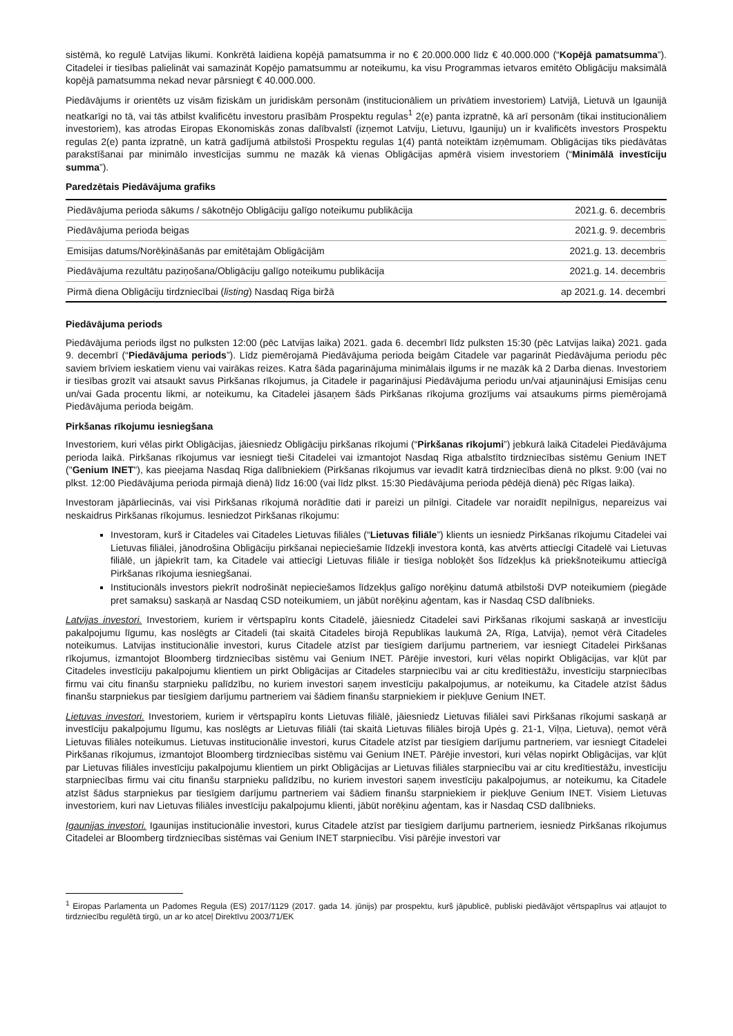sistēmā, ko regulē Latvijas likumi. Konkrētā laidiena kopējā pamatsumma ir no € 20.000.000 līdz € 40.000.000 (“Kopējā pamatsumma”). Citadelei ir tiesības palielināt vai samazināt Kopējo pamatsummu ar noteikumu, ka visu Programmas ietvaros emitēto Obligāciju maksimālā kopējā pamatsumma nekad nevar pārsniegt € 40.000.000.
Piedāvājums ir orientēts uz visām fiziskām un juridiskām personām (institucionāliem un privātiem investoriem) Latvijā, Lietuvā un Igaunijā neatkarīgi no tā, vai tās atbilst kvalificētu investoru prasībām Prospektu regulas<sup>1</sup> 2(e) panta izpratnē, kā arī personām (tikai institucionāliem investoriem), kas atrodas Eiropas Ekonomiskās zonas dalībvalstī (izņemot Latviju, Lietuvu, Igauniju) un ir kvalificēts investors Prospektu regulas 2(e) panta izpratnē, un katrā gadījumā atbilstoši Prospektu regulas 1(4) pantā noteiktām izņēmumam. Obligācijas tiks piedāvātas parakstīšanai par minimālo investīcijas summu ne mazāk kā vienas Obligācijas apmērā visiem investoriem (“Minimālā investīciju summa”).
Paredzētais Piedāvājuma grafiks
| Piedāvājuma perioda sākums / sākotnējo Obligāciju galīgo noteikumu publikācija | 2021.g. 6. decembris |
| Piedāvājuma perioda beigas | 2021.g. 9. decembris |
| Emisijas datums/Norēķināšanās par emitētajām Obligācijām | 2021.g. 13. decembris |
| Piedāvājuma rezultātu paziņošana/Obligāciju galīgo noteikumu publikācija | 2021.g. 14. decembris |
| Pirmā diena Obligāciju tirdzniecībai ( listing ) Nasdaq Riga biržā | ap 2021.g. 14. decembri |
Piedāvājuma periods
Piedāvājuma periods ilgst no pulksten 12:00 (pēc Latvijas laika) 2021. gada 6. decembrī līdz pulksten 15:30 (pēc Latvijas laika) 2021. gada 9. decembrī (“Piedāvājuma periods”). Līdz piemērojamā Piedāvājuma perioda beigām Citadele var pagarināt Piedāvājuma periodu pēc saviem brīviem ieskatiem vienu vai vairākas reizes. Katra šāda pagarinājuma minimālais ilgums ir ne mazāk kā 2 Darba dienas. Investoriem ir tiesības grozīt vai atsaukt savus Pirkšanas rīkojumus, ja Citadele ir pagarinājusi Piedāvājuma periodu un/vai atjauninājusi Emisijas cenu un/vai Gada procentu likmi, ar noteikumu, ka Citadelei jāsaņem šāds Pirkšanas rīkojuma grozījums vai atsaukums pirms piemērojamā Piedāvājuma perioda beigām.
Pirkšanas rīkojumu iesniegšana
Investoriem, kuri vēlas pirkt Obligācijas, jāiesniedz Obligāciju pirkšanas rīkojumi (“Pirkšanas rīkojumi”) jebkurā laikā Citadelei Piedāvājuma perioda laikā. Pirkšanas rīkojumus var iesniegt tieši Citadelei vai izmantojot Nasdaq Riga atbalstīto tirdzniecības sistēmu Genium INET ("Genium INET"), kas pieejama Nasdaq Riga dalībniekiem (Pirkšanas rīkojumus var ievadīt katrā tirdzniecības dienā no plkst. 9:00 (vai no plkst. 12:00 Piedāvājuma perioda pirmajā dienā) līdz 16:00 (vai līdz plkst. 15:30 Piedāvājuma perioda pēdējā dienā) pēc Rīgas laika).
Investoram jāpārliecinās, vai visi Pirkšanas rīkojumā norādītie dati ir pareizi un pilnīgi. Citadele var noraidīt nepilnīgus, nepareizus vai neskaidrus Pirkšanas rīkojumus. Iesniedzot Pirkšanas rīkojumu:
Investoram, kurš ir Citadeles vai Citadeles Lietuvas filiāles (“Lietuvas filiāle”) klients un iesniedz Pirkšanas rīkojumu Citadelei vai Lietuvas filiālei, jānodrošina Obligāciju pirkšanai nepieciešamie līdzekļi investora kontā, kas atvērts attiecīgi Citadelē vai Lietuvas filiālē, un jāpiekrīt tam, ka Citadele vai attiecīgi Lietuvas filiāle ir tiesīga nobloķēt šos līdzekļus kā priekšnoteikumu attiecīgā Pirkšanas rīkojuma iesniegšanai.
Institucionāls investors piekrīt nodrošināt nepieciešamos līdzekļus galīgo norēķinu datumā atbilstoši DVP noteikumiem (piegāde pret samaksu) saskaņā ar Nasdaq CSD noteikumiem, un jābūt norēķinu aģentam, kas ir Nasdaq CSD dalībnieks.
Latvijas investori. Investoriem, kuriem ir vērtspapīru konts Citadelē, jāiesniedz Citadelei savi Pirkšanas rīkojumi saskaņā ar investīciju pakalpojumu līgumu, kas noslēgts ar Citadeli (tai skaitā Citadeles birojā Republikas laukumā 2A, Rīga, Latvija), ņemot vērā Citadeles noteikumus. Latvijas institucionālie investori, kurus Citadele atzīst par tiesīgiem darījumu partneriem, var iesniegt Citadelei Pirkšanas rīkojumus, izmantojot Bloomberg tirdzniecības sistēmu vai Genium INET. Pārējie investori, kuri vēlas nopirkt Obligācijas, var kļūt par Citadeles investīciju pakalpojumu klientiem un pirkt Obligācijas ar Citadeles starpniecību vai ar citu kredītiestāžu, investīciju starpniecības firmu vai citu finanšu starpnieku palīdzību, no kuriem investori saņem investīciju pakalpojumus, ar noteikumu, ka Citadele atzīst šādus finanšu starpniekus par tiesīgiem darījumu partneriem vai šādiem finanšu starpniekiem ir piekļuve Genium INET.
Lietuvas investori. Investoriem, kuriem ir vērtspapīru konts Lietuvas filiālē, jāiesniedz Lietuvas filiālei savi Pirkšanas rīkojumi saskaņā ar investīciju pakalpojumu līgumu, kas noslēgts ar Lietuvas filiāli (tai skaitā Lietuvas filiāles birojā Upės g. 21-1, Viļņa, Lietuva), ņemot vērā Lietuvas filiāles noteikumus. Lietuvas institucionālie investori, kurus Citadele atzīst par tiesīgiem darījumu partneriem, var iesniegt Citadelei Pirkšanas rīkojumus, izmantojot Bloomberg tirdzniecības sistēmu vai Genium INET. Pārējie investori, kuri vēlas nopirkt Obligācijas, var kļūt par Lietuvas filiāles investīciju pakalpojumu klientiem un pirkt Obligācijas ar Lietuvas filiāles starpniecību vai ar citu kredītiestāžu, investīciju starpniecības firmu vai citu finanšu starpnieku palīdzību, no kuriem investori saņem investīciju pakalpojumus, ar noteikumu, ka Citadele atzīst šādus starpniekus par tiesīgiem darījumu partneriem vai šādiem finanšu starpniekiem ir piekļuve Genium INET. Visiem Lietuvas investoriem, kuri nav Lietuvas filiāles investīciju pakalpojumu klienti, jābūt norēķinu aģentam, kas ir Nasdaq CSD dalībnieks.
Igaunijas investori. Igaunijas institucionālie investori, kurus Citadele atzīst par tiesīgiem darījumu partneriem, iesniedz Pirkšanas rīkojumus Citadelei ar Bloomberg tirdzniecības sistēmas vai Genium INET starpniecību. Visi pārējie investori var
<sup>1</sup> Eiropas Parlamenta un Padomes Regula (ES) 2017/1129 (2017. gada 14. jūnijs) par prospektu, kurš jāpublicē, publiski piedāvājot vērtspapīrus vai atļaujot to tirdzniecību regulētā tirgū, un ar ko atceļ Direktīvu 2003/71/EK